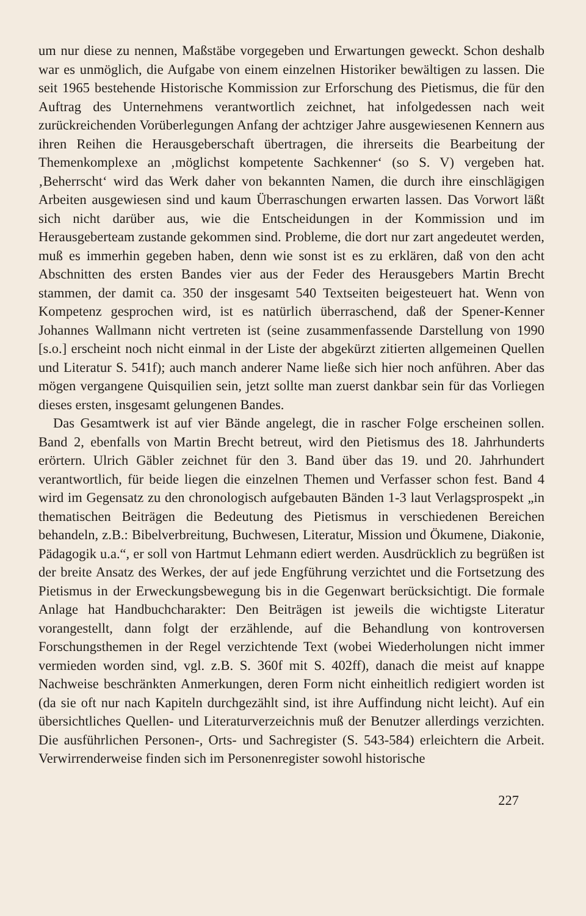um nur diese zu nennen, Maßstäbe vorgegeben und Erwartungen geweckt. Schon deshalb war es unmöglich, die Aufgabe von einem einzelnen Historiker bewältigen zu lassen. Die seit 1965 bestehende Historische Kommission zur Erforschung des Pietismus, die für den Auftrag des Unternehmens verantwortlich zeichnet, hat infolgedessen nach weit zurückreichenden Vorüberlegungen Anfang der achtziger Jahre ausgewiesenen Kennern aus ihren Reihen die Herausgeberschaft übertragen, die ihrerseits die Bearbeitung der Themenkomplexe an ‚möglichst kompetente Sachkenner‘ (so S. V) vergeben hat. ‚Beherrscht‘ wird das Werk daher von bekannten Namen, die durch ihre einschlägigen Arbeiten ausgewiesen sind und kaum Überraschungen erwarten lassen. Das Vorwort läßt sich nicht darüber aus, wie die Entscheidungen in der Kommission und im Herausgeberteam zustande gekommen sind. Probleme, die dort nur zart angedeutet werden, muß es immerhin gegeben haben, denn wie sonst ist es zu erklären, daß von den acht Abschnitten des ersten Bandes vier aus der Feder des Herausgebers Martin Brecht stammen, der damit ca. 350 der insgesamt 540 Textseiten beigesteuert hat. Wenn von Kompetenz gesprochen wird, ist es natürlich überraschend, daß der Spener-Kenner Johannes Wallmann nicht vertreten ist (seine zusammenfassende Darstellung von 1990 [s.o.] erscheint noch nicht einmal in der Liste der abgekürzt zitierten allgemeinen Quellen und Literatur S. 541f); auch manch anderer Name ließe sich hier noch anführen. Aber das mögen vergangene Quisquilien sein, jetzt sollte man zuerst dankbar sein für das Vorliegen dieses ersten, insgesamt gelungenen Bandes.
Das Gesamtwerk ist auf vier Bände angelegt, die in rascher Folge erscheinen sollen. Band 2, ebenfalls von Martin Brecht betreut, wird den Pietismus des 18. Jahrhunderts erörtern. Ulrich Gäbler zeichnet für den 3. Band über das 19. und 20. Jahrhundert verantwortlich, für beide liegen die einzelnen Themen und Verfasser schon fest. Band 4 wird im Gegensatz zu den chronologisch aufgebauten Bänden 1-3 laut Verlagsprospekt „in thematischen Beiträgen die Bedeutung des Pietismus in verschiedenen Bereichen behandeln, z.B.: Bibelverbreitung, Buchwesen, Literatur, Mission und Ökumene, Diakonie, Pädagogik u.a.“, er soll von Hartmut Lehmann ediert werden. Ausdrücklich zu begrüßen ist der breite Ansatz des Werkes, der auf jede Engführung verzichtet und die Fortsetzung des Pietismus in der Erweckungsbewegung bis in die Gegenwart berücksichtigt. Die formale Anlage hat Handbuchcharakter: Den Beiträgen ist jeweils die wichtigste Literatur vorangestellt, dann folgt der erzählende, auf die Behandlung von kontroversen Forschungsthemen in der Regel verzichtende Text (wobei Wiederholungen nicht immer vermieden worden sind, vgl. z.B. S. 360f mit S. 402ff), danach die meist auf knappe Nachweise beschränkten Anmerkungen, deren Form nicht einheitlich redigiert worden ist (da sie oft nur nach Kapiteln durchgezählt sind, ist ihre Auffindung nicht leicht). Auf ein übersichtliches Quellen- und Literaturverzeichnis muß der Benutzer allerdings verzichten. Die ausführlichen Personen-, Orts- und Sachregister (S. 543-584) erleichtern die Arbeit. Verwirrenderweise finden sich im Personenregister sowohl historische
227